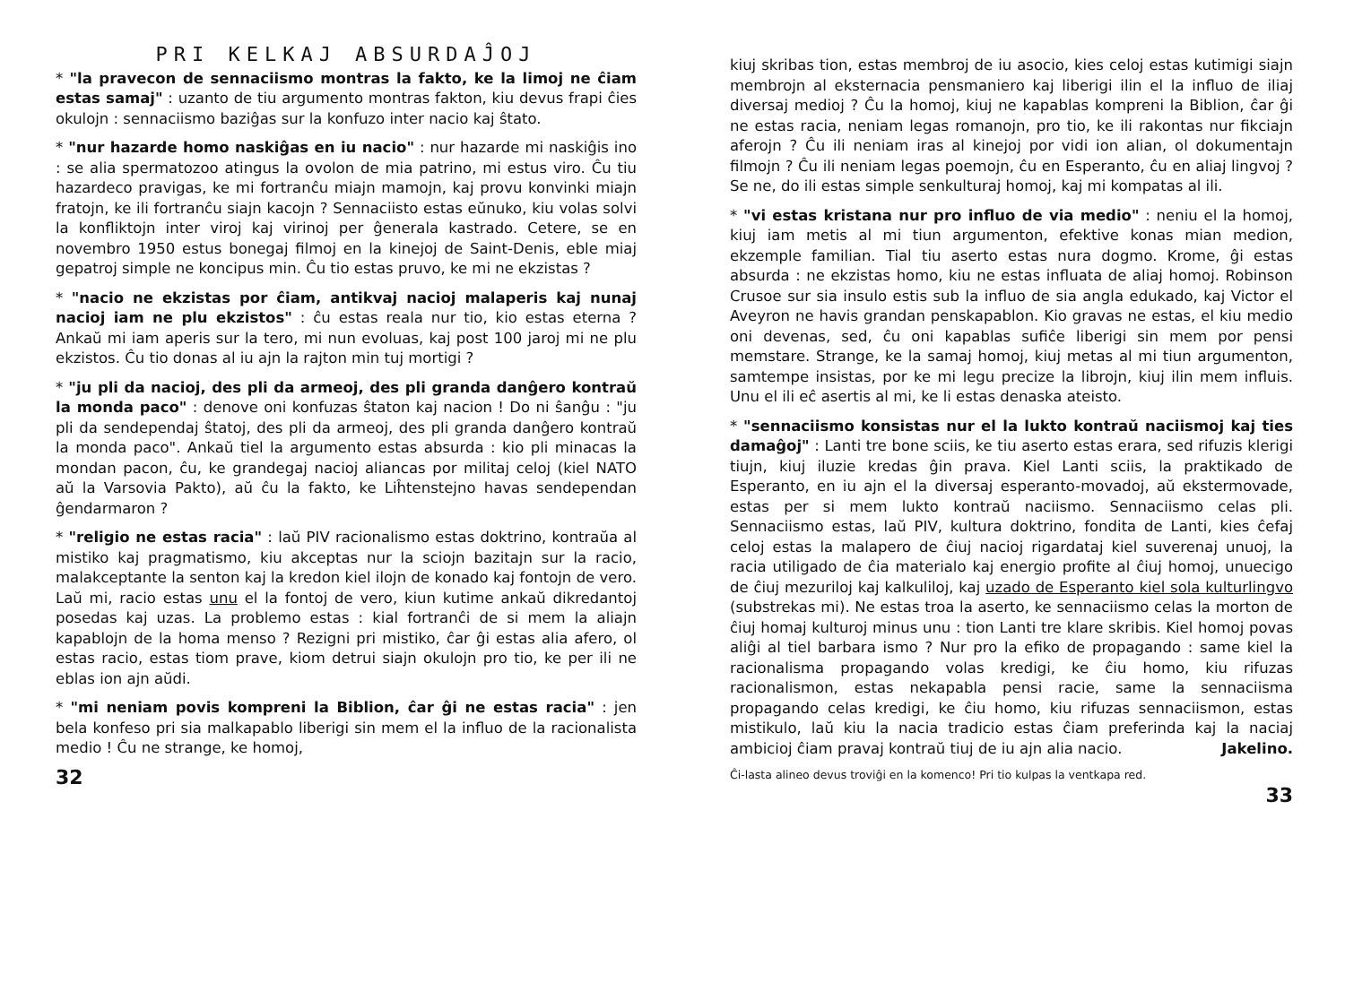PRI KELKAJ ABSURDAĴOJ
* "la pravecon de sennaciismo montras la fakto, ke la limoj ne ĉiam estas samaj" : uzanto de tiu argumento montras fakton, kiu devus frapi ĉies okulojn : sennaciismo baziĝas sur la konfuzo inter nacio kaj ŝtato.
* "nur hazarde homo naskiĝas en iu nacio" : nur hazarde mi naskiĝis ino : se alia spermatozoo atingus la ovolon de mia patrino, mi estus viro. Ĉu tiu hazardeco pravigas, ke mi fortranĉu miajn mamojn, kaj provu konvinki miajn fratojn, ke ili fortranĉu siajn kacojn ? Sennaciisto estas eŭnuko, kiu volas solvi la konfliktojn inter viroj kaj virinoj per ĝenerala kastrado. Cetere, se en novembro 1950 estus bonegaj filmoj en la kinejoj de Saint-Denis, eble miaj gepatroj simple ne koncipus min. Ĉu tio estas pruvo, ke mi ne ekzistas ?
* "nacio ne ekzistas por ĉiam, antikvaj nacioj malaperis kaj nunaj nacioj iam ne plu ekzistos" : ĉu estas reala nur tio, kio estas eterna ? Ankaŭ mi iam aperis sur la tero, mi nun evoluas, kaj post 100 jaroj mi ne plu ekzistos. Ĉu tio donas al iu ajn la rajton min tuj mortigi ?
* "ju pli da nacioj, des pli da armeoj, des pli granda danĝero kontraŭ la monda paco" : denove oni konfuzas ŝtaton kaj nacion ! Do ni ŝanĝu : "ju pli da sendependaj ŝtatoj, des pli da armeoj, des pli granda danĝero kontraŭ la monda paco". Ankaŭ tiel la argumento estas absurda : kio pli minacas la mondan pacon, ĉu, ke grandegaj nacioj aliancas por militaj celoj (kiel NATO aŭ la Varsovia Pakto), aŭ ĉu la fakto, ke Liĥtenstejno havas sendependan ĝendarmaron ?
* "religio ne estas racia" : laŭ PIV racionalismo estas doktrino, kontraŭa al mistiko kaj pragmatismo, kiu akceptas nur la sciojn bazitajn sur la racio, malakceptante la senton kaj la kredon kiel ilojn de konado kaj fontojn de vero. Laŭ mi, racio estas unu el la fontoj de vero, kiun kutime ankaŭ dikredantoj posedas kaj uzas. La problemo estas : kial fortranĉi de si mem la aliajn kapablojn de la homa menso ? Rezigni pri mistiko, ĉar ĝi estas alia afero, ol estas racio, estas tiom prave, kiom detrui siajn okulojn pro tio, ke per ili ne eblas ion ajn aŭdi.
* "mi neniam povis kompreni la Biblion, ĉar ĝi ne estas racia" : jen bela konfeso pri sia malkapablo liberigi sin mem el la influo de la racionalista medio ! Ĉu ne strange, ke homoj,
32
kiuj skribas tion, estas membroj de iu asocio, kies celoj estas kutimigi siajn membrojn al eksternacia pensmaniero kaj liberigi ilin el la influo de iliaj diversaj medioj ? Ĉu la homoj, kiuj ne kapablas kompreni la Biblion, ĉar ĝi ne estas racia, neniam legas romanojn, pro tio, ke ili rakontas nur fikciajn aferojn ? Ĉu ili neniam iras al kinejoj por vidi ion alian, ol dokumentajn filmojn ? Ĉu ili neniam legas poemojn, ĉu en Esperanto, ĉu en aliaj lingvoj ? Se ne, do ili estas simple senkulturaj homoj, kaj mi kompatas al ili.
* "vi estas kristana nur pro influo de via medio" : neniu el la homoj, kiuj iam metis al mi tiun argumenton, efektive konas mian medion, ekzemple familian. Tial tiu aserto estas nura dogmo. Krome, ĝi estas absurda : ne ekzistas homo, kiu ne estas influata de aliaj homoj. Robinson Crusoe sur sia insulo estis sub la influo de sia angla edukado, kaj Victor el Aveyron ne havis grandan penskapablon. Kio gravas ne estas, el kiu medio oni devenas, sed, ĉu oni kapablas sufiĉe liberigi sin mem por pensi memstare. Strange, ke la samaj homoj, kiuj metas al mi tiun argumenton, samtempe insistas, por ke mi legu precize la librojn, kiuj ilin mem influis. Unu el ili eĉ asertis al mi, ke li estas denaska ateisto.
* "sennaciismo konsistas nur el la lukto kontraŭ naciismoj kaj ties damaĝoj" : Lanti tre bone sciis, ke tiu aserto estas erara, sed rifuzis klerigi tiujn, kiuj iluzie kredas ĝin prava. Kiel Lanti sciis, la praktikado de Esperanto, en iu ajn el la diversaj esperanto-movadoj, aŭ ekstermovade, estas per si mem lukto kontraŭ naciismo. Sennaciismo celas pli. Sennaciismo estas, laŭ PIV, kultura doktrino, fondita de Lanti, kies ĉefaj celoj estas la malapero de ĉiuj nacioj rigardataj kiel suverenaj unuoj, la racia utiligado de ĉia materialo kaj energio profite al ĉiuj homoj, unuecigo de ĉiuj mezuriloj kaj kalkuliloj, kaj uzado de Esperanto kiel sola kulturlingvo (substrekas mi). Ne estas troa la aserto, ke sennaciismo celas la morton de ĉiuj homaj kulturoj minus unu : tion Lanti tre klare skribis. Kiel homoj povas aliĝi al tiel barbara ismo ? Nur pro la efiko de propagando : same kiel la racionalisma propagando volas kredigi, ke ĉiu homo, kiu rifuzas racionalismon, estas nekapabla pensi racie, same la sennaciisma propagando celas kredigi, ke ĉiu homo, kiu rifuzas sennaciismon, estas mistikulo, laŭ kiu la nacia tradicio estas ĉiam preferinda kaj la naciaj ambicioj ĉiam pravaj kontraŭ tiuj de iu ajn alia nacio. Jakelino.
Ĉi-lasta alineo devus troviĝi en la komenco! Pri tio kulpas la ventkapa red.
33